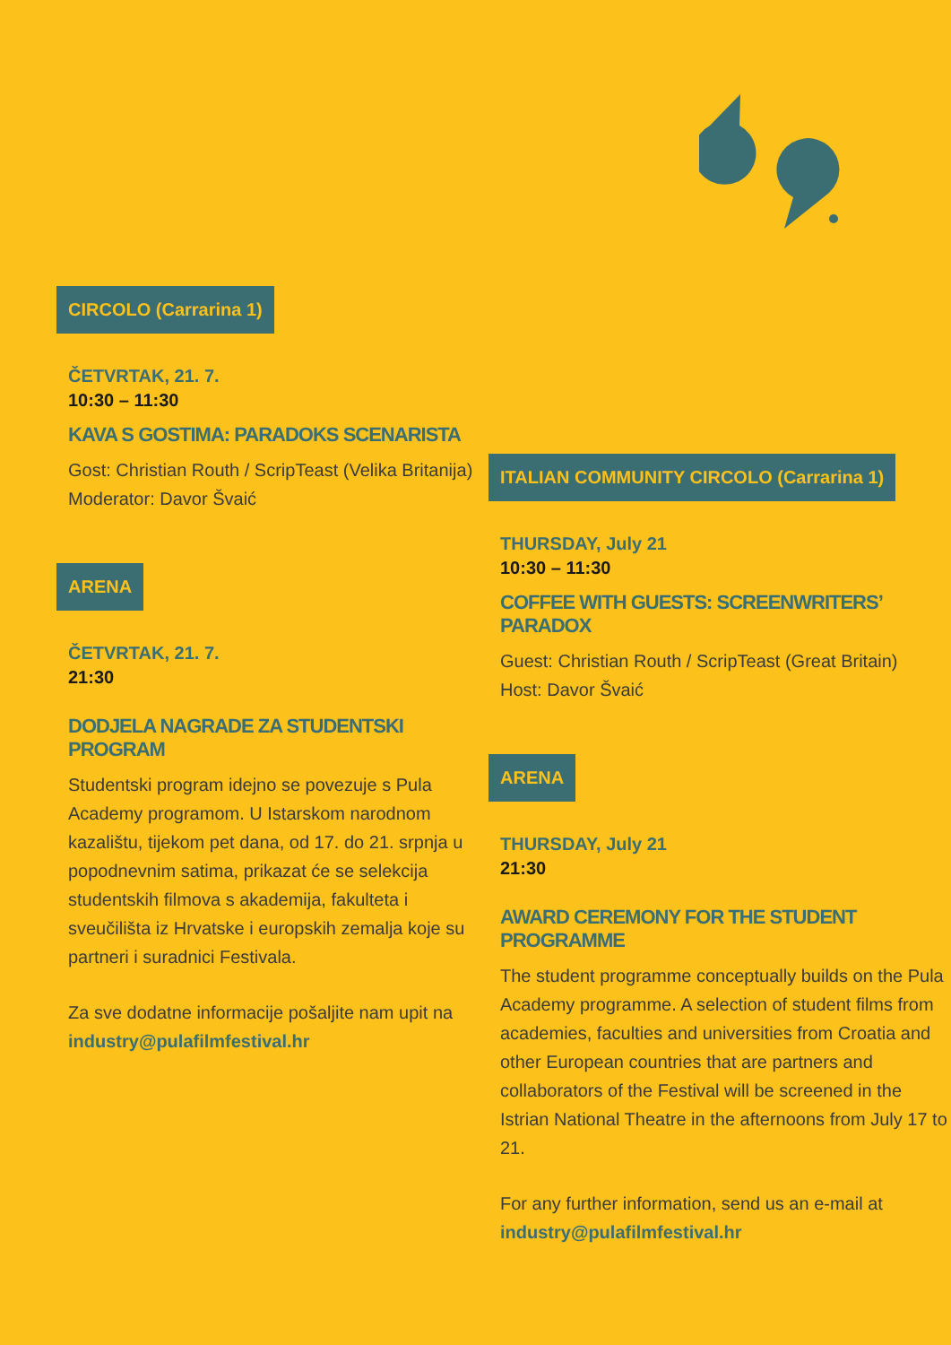CIRCOLO (Carrarina 1)
ČETVRTAK, 21. 7.
10:30 – 11:30
KAVA S GOSTIMA: PARADOKS SCENARISTA
Gost: Christian Routh / ScripTeast (Velika Britanija)
Moderator: Davor Švaić
ARENA
ČETVRTAK, 21. 7.
21:30
DODJELA NAGRADE ZA STUDENTSKI PROGRAM
Studentski program idejno se povezuje s Pula Academy programom. U Istarskom narodnom kazalištu, tijekom pet dana, od 17. do 21. srpnja u popodnevnim satima, prikazat će se selekcija studentskih filmova s akademija, fakulteta i sveučilišta iz Hrvatske i europskih zemalja koje su partneri i suradnici Festivala.
Za sve dodatne informacije pošaljite nam upit na industry@pulafilmfestival.hr
ITALIAN COMMUNITY CIRCOLO (Carrarina 1)
THURSDAY, July 21
10:30 – 11:30
COFFEE WITH GUESTS: SCREENWRITERS’ PARADOX
Guest: Christian Routh / ScripTeast (Great Britain)
Host: Davor Švaić
ARENA
THURSDAY, July 21
21:30
AWARD CEREMONY FOR THE STUDENT PROGRAMME
The student programme conceptually builds on the Pula Academy programme. A selection of student films from academies, faculties and universities from Croatia and other European countries that are partners and collaborators of the Festival will be screened in the Istrian National Theatre in the afternoons from July 17 to 21.
For any further information, send us an e-mail at industry@pulafilmfestival.hr